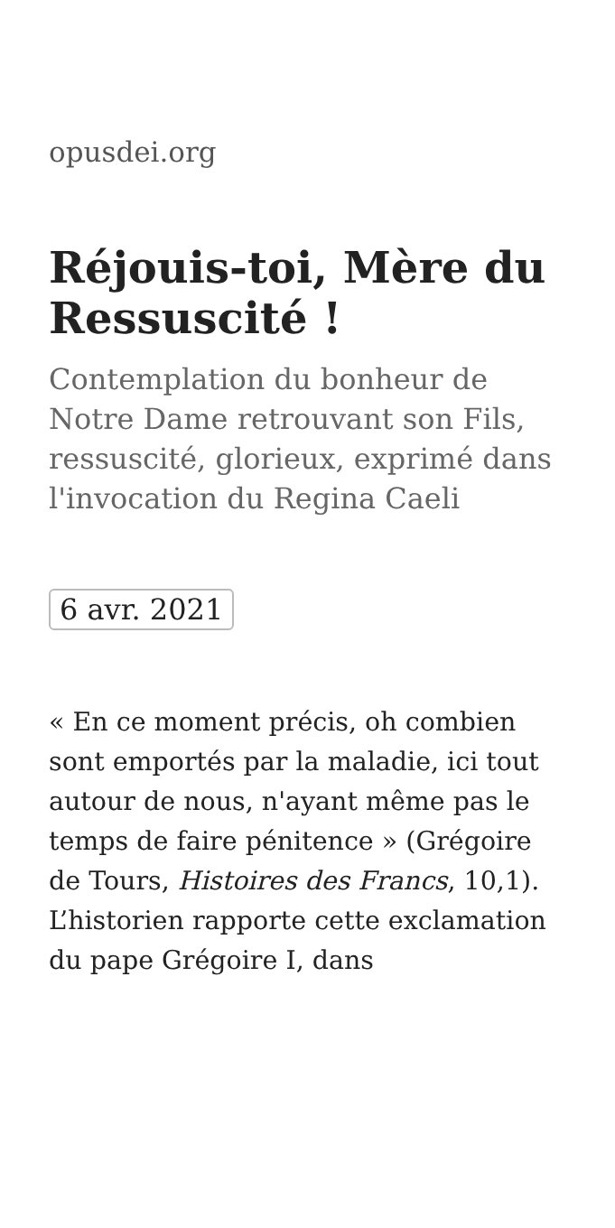opusdei.org
Réjouis-toi, Mère du Ressuscité !
Contemplation du bonheur de Notre Dame retrouvant son Fils, ressuscité, glorieux, exprimé dans l'invocation du Regina Caeli
6 avr. 2021
« En ce moment précis, oh combien sont emportés par la maladie, ici tout autour de nous, n'ayant même pas le temps de faire pénitence » (Grégoire de Tours, Histoires des Francs, 10,1). L’historien rapporte cette exclamation du pape Grégoire I, dans